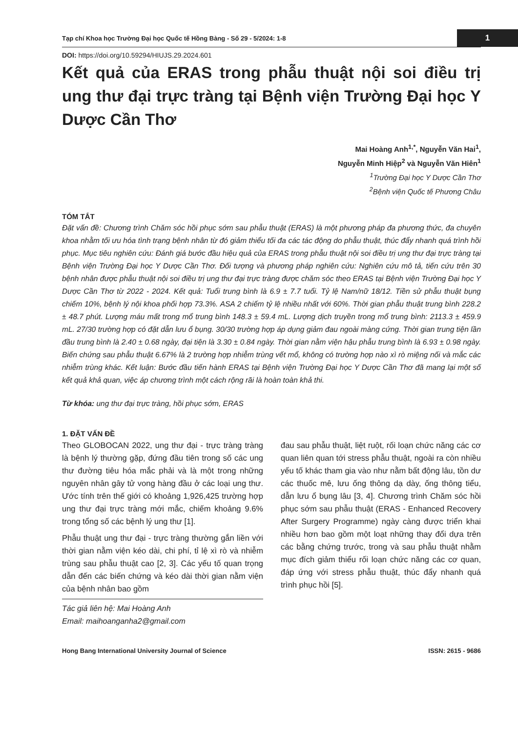Tạp chí Khoa học Trường Đại học Quốc tế Hồng Bàng - Số 29 - 5/2024: 1-8 1
DOI: https://doi.org/10.59294/HIUJS.29.2024.601
Kết quả của ERAS trong phẫu thuật nội soi điều trị ung thư đại trực tràng tại Bệnh viện Trường Đại học Y Dược Cần Thơ
Mai Hoàng Anh<sup>1,*</sup>, Nguyễn Văn Hai<sup>1</sup>,
Nguyễn Minh Hiệp<sup>2</sup> và Nguyễn Văn Hiên<sup>1</sup>
<sup>1</sup> Trường Đại học Y Dược Cần Thơ
<sup>2</sup> Bệnh viện Quốc tế Phương Châu
TÓM TẮT
Đặt vấn đề: Chương trình Chăm sóc hồi phục sớm sau phẫu thuật (ERAS) là một phương pháp đa phương thức, đa chuyên khoa nhằm tối ưu hóa tình trạng bệnh nhân từ đó giảm thiểu tối đa các tác động do phẫu thuật, thúc đẩy nhanh quá trình hồi phục. Mục tiêu nghiên cứu: Đánh giá bước đầu hiệu quả của ERAS trong phẫu thuật nội soi điều trị ung thư đại trực tràng tại Bệnh viện Trường Đại học Y Dược Cần Thơ. Đối tượng và phương pháp nghiên cứu: Nghiên cứu mô tả, tiến cứu trên 30 bệnh nhân được phẫu thuật nội soi điều trị ung thư đại trực tràng được chăm sóc theo ERAS tại Bệnh viện Trường Đại học Y Dược Cần Thơ từ 2022 - 2024. Kết quả: Tuổi trung bình là 6.9 ± 7.7 tuổi. Tỷ lệ Nam/nữ 18/12. Tiền sử phẫu thuật bụng chiếm 10%, bệnh lý nội khoa phối hợp 73.3%. ASA 2 chiếm tỷ lệ nhiều nhất với 60%. Thời gian phẫu thuật trung bình 228.2 ± 48.7 phút. Lượng máu mất trong mổ trung bình 148.3 ± 59.4 mL. Lượng dịch truyền trong mổ trung bình: 2113.3 ± 459.9 mL. 27/30 trường hợp có đặt dẫn lưu ổ bụng. 30/30 trường hợp áp dụng giảm đau ngoài màng cứng. Thời gian trung tiện lần đầu trung bình là 2.40 ± 0.68 ngày, đại tiện là 3.30 ± 0.84 ngày. Thời gian nằm viện hậu phẫu trung bình là 6.93 ± 0.98 ngày. Biến chứng sau phẫu thuật 6.67% là 2 trường hợp nhiễm trùng vết mổ, không có trường hợp nào xì rò miệng nối và mắc các nhiễm trùng khác. Kết luận: Bước đầu tiến hành ERAS tại Bệnh viện Trường Đại học Y Dược Cần Thơ đã mang lại một số kết quả khả quan, việc áp chương trình một cách rộng rãi là hoàn toàn khả thi.
Từ khóa: ung thư đại trực tràng, hồi phục sớm, ERAS
1. ĐẶT VẤN ĐỀ
Theo GLOBOCAN 2022, ung thư đại - trực tràng tràng là bệnh lý thường gặp, đứng đầu tiên trong số các ung thư đường tiêu hóa mắc phải và là một trong những nguyên nhân gây tử vong hàng đầu ở các loại ung thư. Ước tính trên thế giới có khoảng 1,926,425 trường hợp ung thư đại trực tràng mới mắc, chiếm khoảng 9.6% trong tổng số các bệnh lý ung thư [1].
Phẫu thuật ung thư đại - trực tràng thường gắn liền với thời gian nằm viện kéo dài, chi phí, tỉ lệ xì rò và nhiễm trùng sau phẫu thuật cao [2, 3]. Các yếu tố quan trọng dẫn đến các biến chứng và kéo dài thời gian nằm viện của bệnh nhân bao gồm
Tác giả liên hệ: Mai Hoàng Anh
Email: maihoanganha2@gmail.com
đau sau phẫu thuật, liệt ruột, rối loạn chức năng các cơ quan liên quan tới stress phẫu thuật, ngoài ra còn nhiều yếu tố khác tham gia vào như nằm bất động lâu, tồn dư các thuốc mê, lưu ống thông dạ dày, ống thông tiểu, dẫn lưu ổ bụng lâu [3, 4]. Chương trình Chăm sóc hồi phục sớm sau phẫu thuật (ERAS - Enhanced Recovery After Surgery Programme) ngày càng được triển khai nhiều hơn bao gồm một loạt những thay đổi dựa trên các bằng chứng trước, trong và sau phẫu thuật nhằm mục đích giảm thiểu rối loạn chức năng các cơ quan, đáp ứng với stress phẫu thuật, thúc đẩy nhanh quá trình phục hồi [5].
Hong Bang International University Journal of Science ISSN: 2615 - 9686